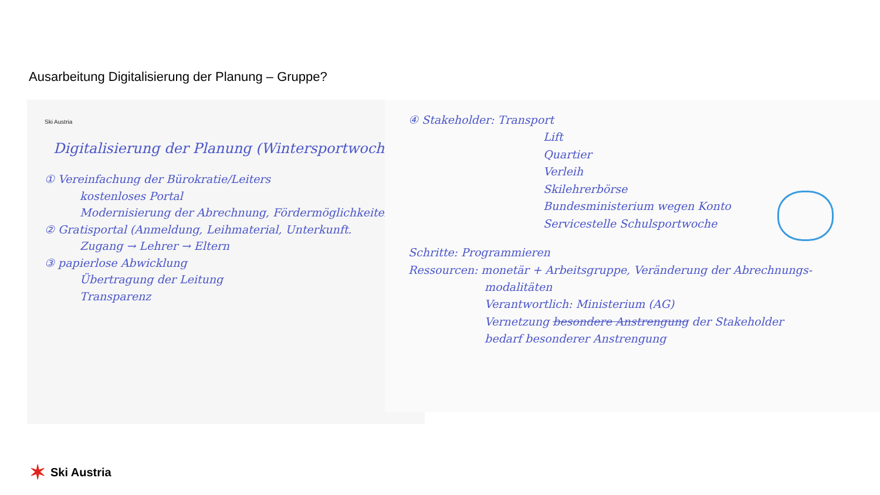Ausarbeitung Digitalisierung der Planung – Gruppe?
Ski Austria
Digitalisierung der Planung (Wintersportwoche)
① Vereinfachung der Bürokratie/Leiters
kostenloses Portal
Modernisierung der Abrechnung, Fördermöglichkeiten
② Gratisportal (Anmeldung, Leihmaterial, Unterkunft.
Zugang → Lehrer → Eltern
③ papierlose Abwicklung
Übertragung der Leitung
Transparenz
④ Stakeholder: Transport
Lift
Quartier
Verleih
Skilehrerbörse
Bundesministerium wegen Konto
Servicestelle Schulsportwoche
Schritte: Programmieren
Ressourcen: monetär + Arbeitsgruppe, Veränderung der Abrechnungs-
modalitäten
Verantwortlich: Ministerium (AG)
Vernetzung besondere Anstrengung der Stakeholder
bedarf besonderer Anstrengung
✶ Ski Austria